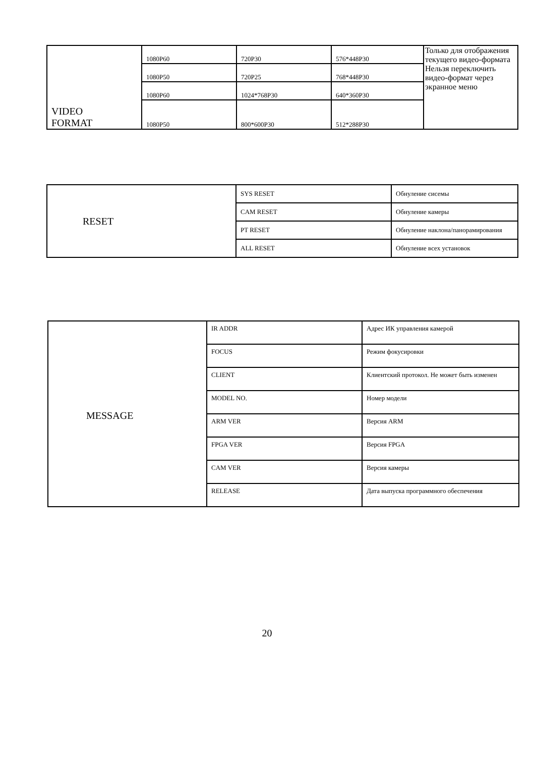| VIDEO FORMAT | 1080P60 | 720P30 | 576*448P30 | Только для отображения текущего видео-формата Нельзя переключить видео-формат через экранное меню |
| | 1080P50 | 720P25 | 768*448P30 | |
| | 1080P60 | 1024*768P30 | 640*360P30 | |
| | 1080P50 | 800*600P30 | 512*288P30 | |
| RESET | SYS RESET | Обнуление сисемы |
| | CAM RESET | Обнуление камеры |
| | PT RESET | Обнуление наклона/панорамирования |
| | ALL RESET | Обнуление всех установок |
| MESSAGE | IR ADDR | Адрес ИК управления камерой |
| | FOCUS | Режим фокусировки |
| | CLIENT | Клиентский протокол. Не может быть изменен |
| | MODEL NO. | Номер модели |
| | ARM VER | Версия ARM |
| | FPGA VER | Версия FPGA |
| | CAM VER | Версия камеры |
| | RELEASE | Дата выпуска программного обеспечения |
20